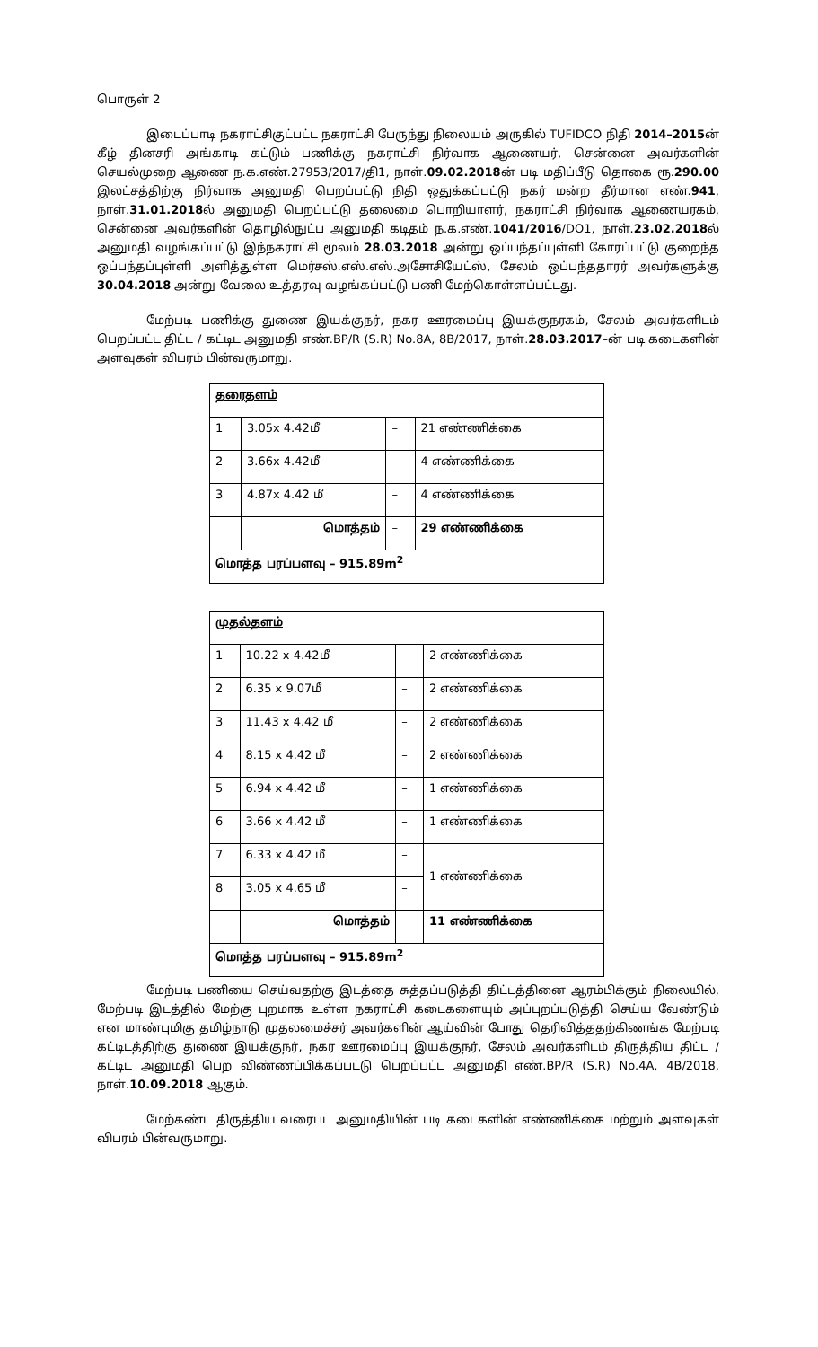பொருள் 2
இடைப்பாடி நகராட்சிகுட்பட்ட நகராட்சி பேருந்து நிலையம் அருகில் TUFIDCO நிதி 2014–2015ன் கீழ் தினசரி அங்காடி கட்டும் பணிக்கு நகராட்சி நிர்வாக ஆணையர், சென்னை அவர்களின் செயல்முறை ஆணை ந.க.எண்.27953/2017/தி1, நாள்.09.02.2018ன் படி மதிப்பீடு தொகை ரூ.290.00 இலட்சத்திற்கு நிர்வாக அனுமதி பெறப்பட்டு நிதி ஒதுக்கப்பட்டு நகர் மன்ற தீர்மான எண்.941, நாள்.31.01.2018ல் அனுமதி பெறப்பட்டு தலைமை பொறியாளர், நகராட்சி நிர்வாக ஆணையரகம், சென்னை அவர்களின் தொழில்நுட்ப அனுமதி கடிதம் ந.க.எண்.1041/2016/DO1, நாள்.23.02.2018ல் அனுமதி வழங்கப்பட்டு இந்நகராட்சி மூலம் 28.03.2018 அன்று ஒப்பந்தப்புள்ளி கோரப்பட்டு குறைந்த ஒப்பந்தப்புள்ளி அளித்துள்ள மெர்சஸ்.எஸ்.எஸ்.அசோசியேட்ஸ், சேலம் ஒப்பந்ததாரர் அவர்களுக்கு 30.04.2018 அன்று வேலை உத்தரவு வழங்கப்பட்டு பணி மேற்கொள்ளப்பட்டது.
மேற்படி பணிக்கு துணை இயக்குநர், நகர ஊரமைப்பு இயக்குநரகம், சேலம் அவர்களிடம் பெறப்பட்ட திட்ட / கட்டிட அனுமதி எண்.BP/R (S.R) No.8A, 8B/2017, நாள்.28.03.2017–ன் படி கடைகளின் அளவுகள் விபரம் பின்வருமாறு.
| தரைதளம் | | | |
| 1 | 3.05x 4.42மீ | – | 21 எண்ணிக்கை |
| 2 | 3.66x 4.42மீ | – | 4 எண்ணிக்கை |
| 3 | 4.87x 4.42 மீ | – | 4 எண்ணிக்கை |
| | மொத்தம் | – | 29 எண்ணிக்கை |
| மொத்த பரப்பளவு – 915.89m<sup>2</sup> | | | |
| முதல்தளம் | | | |
| 1 | 10.22 x 4.42மீ | – | 2 எண்ணிக்கை |
| 2 | 6.35 x 9.07மீ | – | 2 எண்ணிக்கை |
| 3 | 11.43 x 4.42 மீ | – | 2 எண்ணிக்கை |
| 4 | 8.15 x 4.42 மீ | – | 2 எண்ணிக்கை |
| 5 | 6.94 x 4.42 மீ | – | 1 எண்ணிக்கை |
| 6 | 3.66 x 4.42 மீ | – | 1 எண்ணிக்கை |
| 7 | 6.33 x 4.42 மீ | – | 1 எண்ணிக்கை |
| 8 | 3.05 x 4.65 மீ | – | |
| | மொத்தம் | | 11 எண்ணிக்கை |
| மொத்த பரப்பளவு – 915.89m<sup>2</sup> | | | |
மேற்படி பணியை செய்வதற்கு இடத்தை சுத்தப்படுத்தி திட்டத்தினை ஆரம்பிக்கும் நிலையில், மேற்படி இடத்தில் மேற்கு புறமாக உள்ள நகராட்சி கடைகளையும் அப்புறப்படுத்தி செய்ய வேண்டும் என மாண்புமிகு தமிழ்நாடு முதலமைச்சர் அவர்களின் ஆய்வின் போது தெரிவித்ததற்கிணங்க மேற்படி கட்டிடத்திற்கு துணை இயக்குநர், நகர ஊரமைப்பு இயக்குநர், சேலம் அவர்களிடம் திருத்திய திட்ட / கட்டிட அனுமதி பெற விண்ணப்பிக்கப்பட்டு பெறப்பட்ட அனுமதி எண்.BP/R (S.R) No.4A, 4B/2018, நாள்.10.09.2018 ஆகும்.
மேற்கண்ட திருத்திய வரைபட அனுமதியின் படி கடைகளின் எண்ணிக்கை மற்றும் அளவுகள் விபரம் பின்வருமாறு.